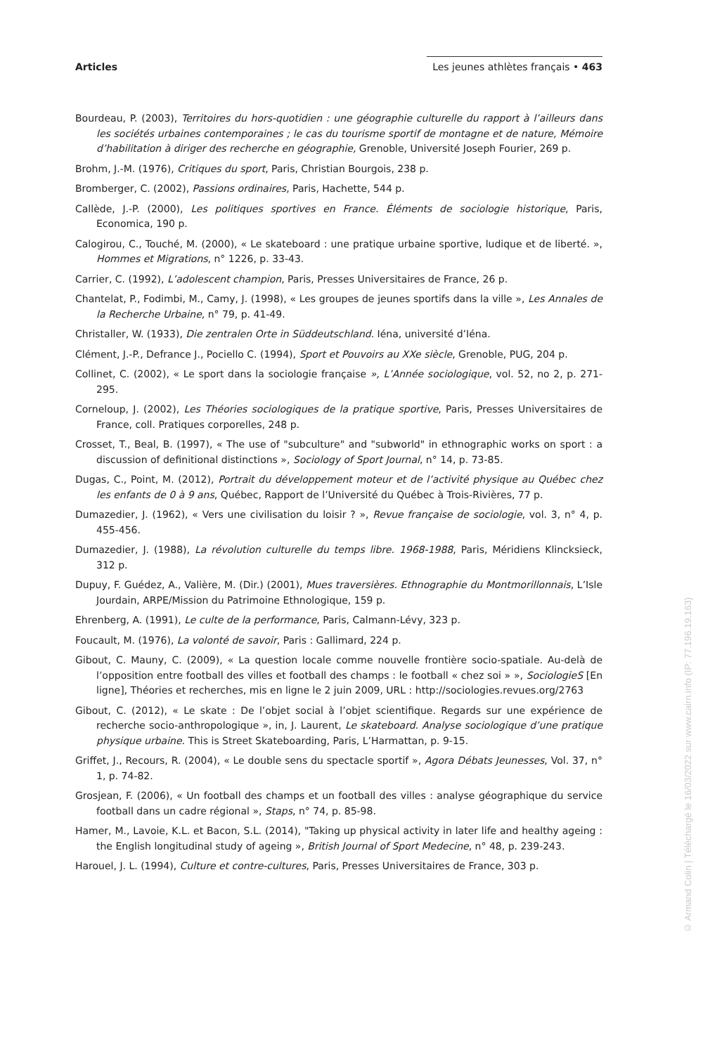Articles Les jeunes athlètes français • 463
Bourdeau, P. (2003), Territoires du hors-quotidien : une géographie culturelle du rapport à l’ailleurs dans les sociétés urbaines contemporaines ; le cas du tourisme sportif de montagne et de nature, Mémoire d’habilitation à diriger des recherche en géographie, Grenoble, Université Joseph Fourier, 269 p.
Brohm, J.-M. (1976), Critiques du sport, Paris, Christian Bourgois, 238 p.
Bromberger, C. (2002), Passions ordinaires, Paris, Hachette, 544 p.
Callède, J.-P. (2000), Les politiques sportives en France. Éléments de sociologie historique, Paris, Economica, 190 p.
Calogirou, C., Touché, M. (2000), « Le skateboard : une pratique urbaine sportive, ludique et de liberté. », Hommes et Migrations, n° 1226, p. 33-43.
Carrier, C. (1992), L’adolescent champion, Paris, Presses Universitaires de France, 26 p.
Chantelat, P., Fodimbi, M., Camy, J. (1998), « Les groupes de jeunes sportifs dans la ville », Les Annales de la Recherche Urbaine, n° 79, p. 41-49.
Christaller, W. (1933), Die zentralen Orte in Süddeutschland. Iéna, université d’Iéna.
Clément, J.-P., Defrance J., Pociello C. (1994), Sport et Pouvoirs au XXe siècle, Grenoble, PUG, 204 p.
Collinet, C. (2002), « Le sport dans la sociologie française », L’Année sociologique, vol. 52, no 2, p. 271-295.
Corneloup, J. (2002), Les Théories sociologiques de la pratique sportive, Paris, Presses Universitaires de France, coll. Pratiques corporelles, 248 p.
Crosset, T., Beal, B. (1997), « The use of "subculture" and "subworld" in ethnographic works on sport : a discussion of definitional distinctions », Sociology of Sport Journal, n° 14, p. 73-85.
Dugas, C., Point, M. (2012), Portrait du développement moteur et de l’activité physique au Québec chez les enfants de 0 à 9 ans, Québec, Rapport de l’Université du Québec à Trois-Rivières, 77 p.
Dumazedier, J. (1962), « Vers une civilisation du loisir ? », Revue française de sociologie, vol. 3, n° 4, p. 455-456.
Dumazedier, J. (1988), La révolution culturelle du temps libre. 1968-1988, Paris, Méridiens Klincksieck, 312 p.
Dupuy, F. Guédez, A., Valière, M. (Dir.) (2001), Mues traversières. Ethnographie du Montmorillonnais, L’Isle Jourdain, ARPE/Mission du Patrimoine Ethnologique, 159 p.
Ehrenberg, A. (1991), Le culte de la performance, Paris, Calmann-Lévy, 323 p.
Foucault, M. (1976), La volonté de savoir, Paris : Gallimard, 224 p.
Gibout, C. Mauny, C. (2009), « La question locale comme nouvelle frontière socio-spatiale. Au-delà de l’opposition entre football des villes et football des champs : le football « chez soi » », SociologieS [En ligne], Théories et recherches, mis en ligne le 2 juin 2009, URL : http://sociologies.revues.org/2763
Gibout, C. (2012), « Le skate : De l’objet social à l’objet scientifique. Regards sur une expérience de recherche socio-anthropologique », in, J. Laurent, Le skateboard. Analyse sociologique d’une pratique physique urbaine. This is Street Skateboarding, Paris, L’Harmattan, p. 9-15.
Griffet, J., Recours, R. (2004), « Le double sens du spectacle sportif », Agora Débats Jeunesses, Vol. 37, n° 1, p. 74-82.
Grosjean, F. (2006), « Un football des champs et un football des villes : analyse géographique du service football dans un cadre régional », Staps, n° 74, p. 85-98.
Hamer, M., Lavoie, K.L. et Bacon, S.L. (2014), "Taking up physical activity in later life and healthy ageing : the English longitudinal study of ageing », British Journal of Sport Medecine, n° 48, p. 239-243.
Harouel, J. L. (1994), Culture et contre-cultures, Paris, Presses Universitaires de France, 303 p.
© Armand Colin | Téléchargé le 16/03/2022 sur www.cairn.info (IP: 77.196.19.163)